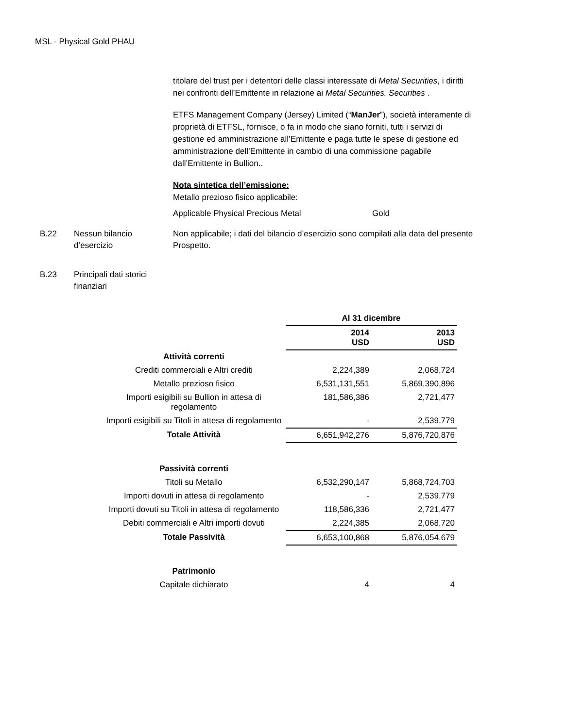MSL - Physical Gold PHAU
titolare del trust per i detentori delle classi interessate di Metal Securities, i diritti nei confronti dell’Emittente in relazione ai Metal Securities. Securities .
ETFS Management Company (Jersey) Limited (“ManJer”), società interamente di proprietà di ETFSL, fornisce, o fa in modo che siano forniti, tutti i servizi di gestione ed amministrazione all’Emittente e paga tutte le spese di gestione ed amministrazione dell’Emittente in cambio di una commissione pagabile dall’Emittente in Bullion..
Nota sintetica dell’emissione:
Metallo prezioso fisico applicabile:
Applicable Physical Precious Metal Gold
B.22 Nessun bilancio d’esercizio
Non applicabile; i dati del bilancio d’esercizio sono compilati alla data del presente Prospetto.
B.23 Principali dati storici finanziari
| | Al 31 dicembre | |
| | 2014 USD | 2013 USD |
| Attività correnti | | |
| Crediti commerciali e Altri crediti | 2,224,389 | 2,068,724 |
| Metallo prezioso fisico | 6,531,131,551 | 5,869,390,896 |
| Importi esigibili su Bullion in attesa di regolamento | 181,586,386 | 2,721,477 |
| Importi esigibili su Titoli in attesa di regolamento | - | 2,539,779 |
| Totale Attività | 6,651,942,276 | 5,876,720,876 |
| Passività correnti | | |
| Titoli su Metallo | 6,532,290,147 | 5,868,724,703 |
| Importi dovuti in attesa di regolamento | - | 2,539,779 |
| Importi dovuti su Titoli in attesa di regolamento | 118,586,336 | 2,721,477 |
| Debiti commerciali e Altri importi dovuti | 2,224,385 | 2,068,720 |
| Totale Passività | 6,653,100,868 | 5,876,054,679 |
| Patrimonio | | |
| Capitale dichiarato | 4 | 4 |